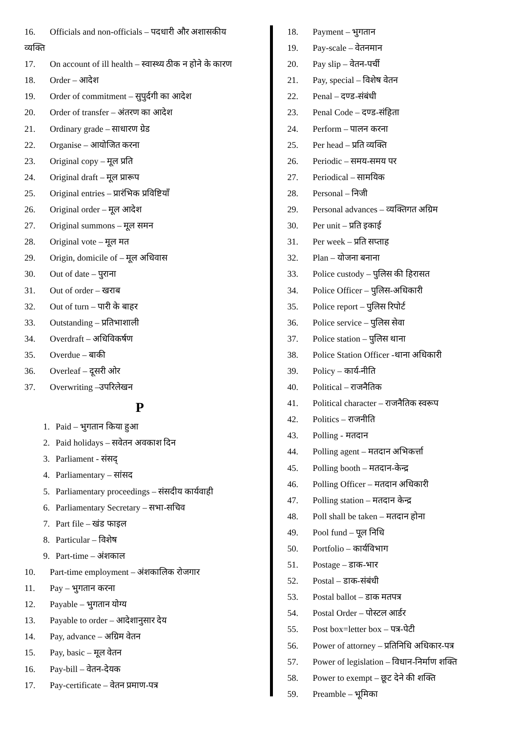16. Officials and non-officials – पदधारी और अशासकीय
व्यक्ति
17. On account of ill health – स्वास्थ्य ठीक न होने के कारण
18. Order – आदेश
19. Order of commitment – सुपुर्दगी का आदेश
20. Order of transfer – अंतरण का आदेश
21. Ordinary grade – साधारण ग्रेड
22. Organise – आयोजित करना
23. Original copy – मूल प्रति
24. Original draft – मूल प्रारूप
25. Original entries – प्रारंभिक प्रविष्टियॉं
26. Original order – मूल आदेश
27. Original summons – मूल समन
28. Original vote – मूल मत
29. Origin, domicile of – मूल अधिवास
30. Out of date – पुराना
31. Out of order – खराब
32. Out of turn – पारी के बाहर
33. Outstanding – प्रतिभाशाली
34. Overdraft – अधिविकर्षण
35. Overdue – बाकी
36. Overleaf – दूसरी ओर
37. Overwriting –उपरिलेखन
P
1. Paid – भुगतान किया हुआ
2. Paid holidays – सवेतन अवकाश दिन
3. Parliament - संसद्
4. Parliamentary – सांसद
5. Parliamentary proceedings – संसदीय कार्यवाही
6. Parliamentary Secretary – सभा-सचिव
7. Part file – खंड फाइल
8. Particular – विशेष
9. Part-time – अंशकाल
10. Part-time employment – अंशकालिक रोजगार
11. Pay – भुगतान करना
12. Payable – भुगतान योग्य
13. Payable to order – आदेशानुसार देय
14. Pay, advance – अग्रिम वेतन
15. Pay, basic – मूल वेतन
16. Pay-bill – वेतन-देयक
17. Pay-certificate – वेतन प्रमाण-पत्र
18. Payment – भुगतान
19. Pay-scale – वेतनमान
20. Pay slip – वेतन-पर्ची
21. Pay, special – विशेष वेतन
22. Penal – दण्ड-संबंधी
23. Penal Code – दण्ड-संहिता
24. Perform – पालन करना
25. Per head – प्रति व्यक्ति
26. Periodic – समय-समय पर
27. Periodical – सामयिक
28. Personal – निजी
29. Personal advances – व्यक्तिगत अग्रिम
30. Per unit – प्रति इकाई
31. Per week – प्रति सप्ताह
32. Plan – योजना बनाना
33. Police custody – पुलिस की हिरासत
34. Police Officer – पुलिस-अधिकारी
35. Police report – पुलिस रिपोर्ट
36. Police service – पुलिस सेवा
37. Police station – पुलिस थाना
38. Police Station Officer -थाना अधिकारी
39. Policy – कार्य-नीति
40. Political – राजनैतिक
41. Political character – राजनैतिक स्वरूप
42. Politics – राजनीति
43. Polling - मतदान
44. Polling agent – मतदान अभिकर्त्ता
45. Polling booth – मतदान-केन्द्र
46. Polling Officer – मतदान अधिकारी
47. Polling station – मतदान केन्द्र
48. Poll shall be taken – मतदान होना
49. Pool fund – पूल निधि
50. Portfolio – कार्यविभाग
51. Postage – डाक-भार
52. Postal – डाक-संबंधी
53. Postal ballot – डाक मतपत्र
54. Postal Order – पोस्टल आर्डर
55. Post box=letter box – पत्र-पेटी
56. Power of attorney – प्रतिनिधि अधिकार-पत्र
57. Power of legislation – विधान-निर्माण शक्ति
58. Power to exempt – छूट देने की शक्ति
59. Preamble – भूमिका